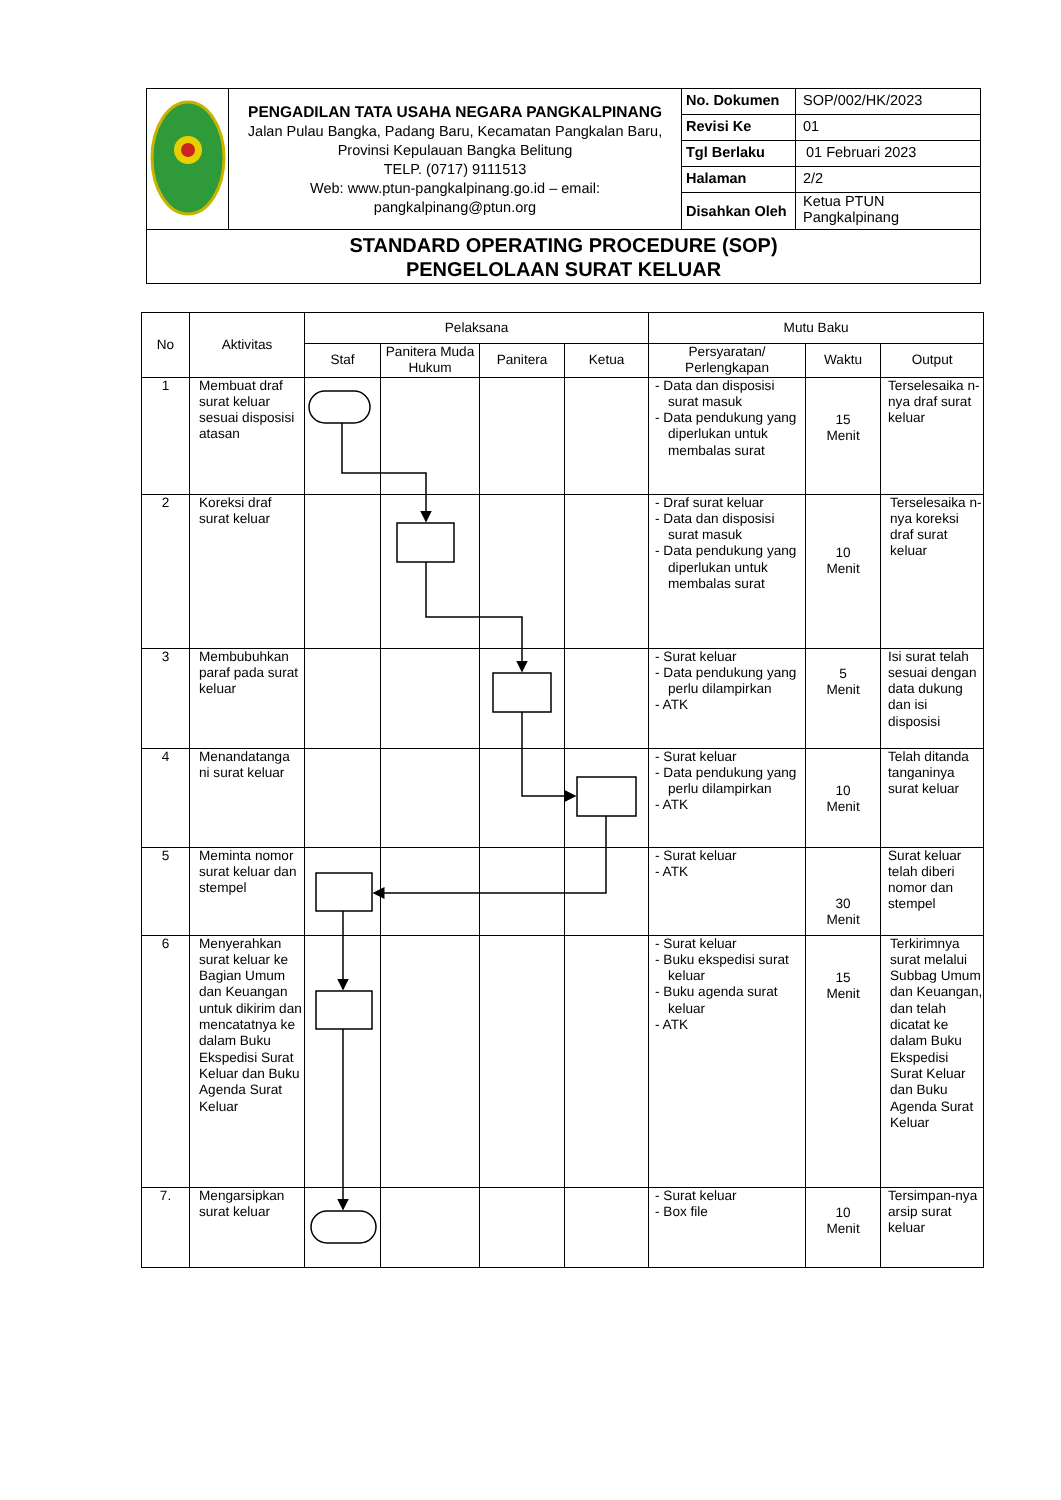| | PENGADILAN TATA USAHA NEGARA PANGKALPINANG Jalan Pulau Bangka, Padang Baru, Kecamatan Pangkalan Baru, Provinsi Kepulauan Bangka Belitung TELP. (0717) 9111513 Web: www.ptun-pangkalpinang.go.id – email: pangkalpinang@ptun.org | No. Dokumen | SOP/002/HK/2023 |
| | | Revisi Ke | 01 |
| | | Tgl Berlaku | 01 Februari 2023 |
| | | Halaman | 2/2 |
| | | Disahkan Oleh | Ketua PTUN Pangkalpinang |
| STANDARD OPERATING PROCEDURE (SOP) PENGELOLAAN SURAT KELUAR | | | |
| No | Aktivitas | Pelaksana | | | | Mutu Baku | | |
| --- | --- | --- | --- | --- | --- | --- | --- | --- |
| | | Staf | Panitera Muda Hukum | Panitera | Ketua | Persyaratan/ Perlengkapan | Waktu | Output |
| 1 | Membuat draf surat keluar sesuai disposisi atasan | | | | | - Data dan disposisi surat masuk - Data pendukung yang diperlukan untuk membalas surat | 15 Menit | Terselesaika n- nya draf surat keluar |
| 2 | Koreksi draf surat keluar | | | | | - Draf surat keluar - Data dan disposisi surat masuk - Data pendukung yang diperlukan untuk membalas surat | 10 Menit | Terselesaika n-nya koreksi draf surat keluar |
| 3 | Membubuhkan paraf pada surat keluar | | | | | - Surat keluar - Data pendukung yang perlu dilampirkan - ATK | 5 Menit | Isi surat telah sesuai dengan data dukung dan isi disposisi |
| 4 | Menandatanga ni surat keluar | | | | | - Surat keluar - Data pendukung yang perlu dilampirkan - ATK | 10 Menit | Telah ditanda tanganinya surat keluar |
| 5 | Meminta nomor surat keluar dan stempel | | | | | - Surat keluar - ATK | 30 Menit | Surat keluar telah diberi nomor dan stempel |
| 6 | Menyerahkan surat keluar ke Bagian Umum dan Keuangan untuk dikirim dan mencatatnya ke dalam Buku Ekspedisi Surat Keluar dan Buku Agenda Surat Keluar | | | | | - Surat keluar - Buku ekspedisi surat keluar - Buku agenda surat keluar - ATK | 15 Menit | Terkirimnya surat melalui Subbag Umum dan Keuangan, dan telah dicatat ke dalam Buku Ekspedisi Surat Keluar dan Buku Agenda Surat Keluar |
| 7. | Mengarsipkan surat keluar | | | | | - Surat keluar - Box file | 10 Menit | Tersimpan-nya arsip surat keluar |